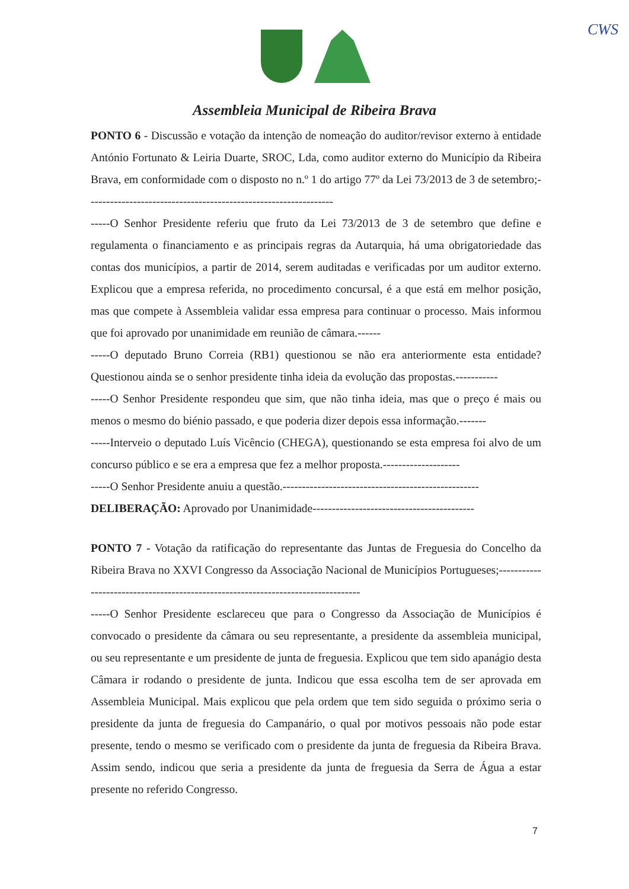CWS
Assembleia Municipal de Ribeira Brava
PONTO 6 - Discussão e votação da intenção de nomeação do auditor/revisor externo à entidade António Fortunato & Leiria Duarte, SROC, Lda, como auditor externo do Município da Ribeira Brava, em conformidade com o disposto no n.º 1 do artigo 77º da Lei 73/2013 de 3 de setembro;----------------------------------------------------------------
-----O Senhor Presidente referiu que fruto da Lei 73/2013 de 3 de setembro que define e regulamenta o financiamento e as principais regras da Autarquia, há uma obrigatoriedade das contas dos municípios, a partir de 2014, serem auditadas e verificadas por um auditor externo. Explicou que a empresa referida, no procedimento concursal, é a que está em melhor posição, mas que compete à Assembleia validar essa empresa para continuar o processo. Mais informou que foi aprovado por unanimidade em reunião de câmara.------
-----O deputado Bruno Correia (RB1) questionou se não era anteriormente esta entidade? Questionou ainda se o senhor presidente tinha ideia da evolução das propostas.-----------
-----O Senhor Presidente respondeu que sim, que não tinha ideia, mas que o preço é mais ou menos o mesmo do biénio passado, e que poderia dizer depois essa informação.-------
-----Interveio o deputado Luís Vicêncio (CHEGA), questionando se esta empresa foi alvo de um concurso público e se era a empresa que fez a melhor proposta.--------------------
-----O Senhor Presidente anuiu a questão.---------------------------------------------------
DELIBERAÇÃO: Aprovado por Unanimidade------------------------------------------
PONTO 7 - Votação da ratificação do representante das Juntas de Freguesia do Concelho da Ribeira Brava no XXVI Congresso da Associação Nacional de Municípios Portugueses;---------------------------------------------------------------------------------
-----O Senhor Presidente esclareceu que para o Congresso da Associação de Municípios é convocado o presidente da câmara ou seu representante, a presidente da assembleia municipal, ou seu representante e um presidente de junta de freguesia. Explicou que tem sido apanágio desta Câmara ir rodando o presidente de junta. Indicou que essa escolha tem de ser aprovada em Assembleia Municipal. Mais explicou que pela ordem que tem sido seguida o próximo seria o presidente da junta de freguesia do Campanário, o qual por motivos pessoais não pode estar presente, tendo o mesmo se verificado com o presidente da junta de freguesia da Ribeira Brava. Assim sendo, indicou que seria a presidente da junta de freguesia da Serra de Água a estar presente no referido Congresso.
7